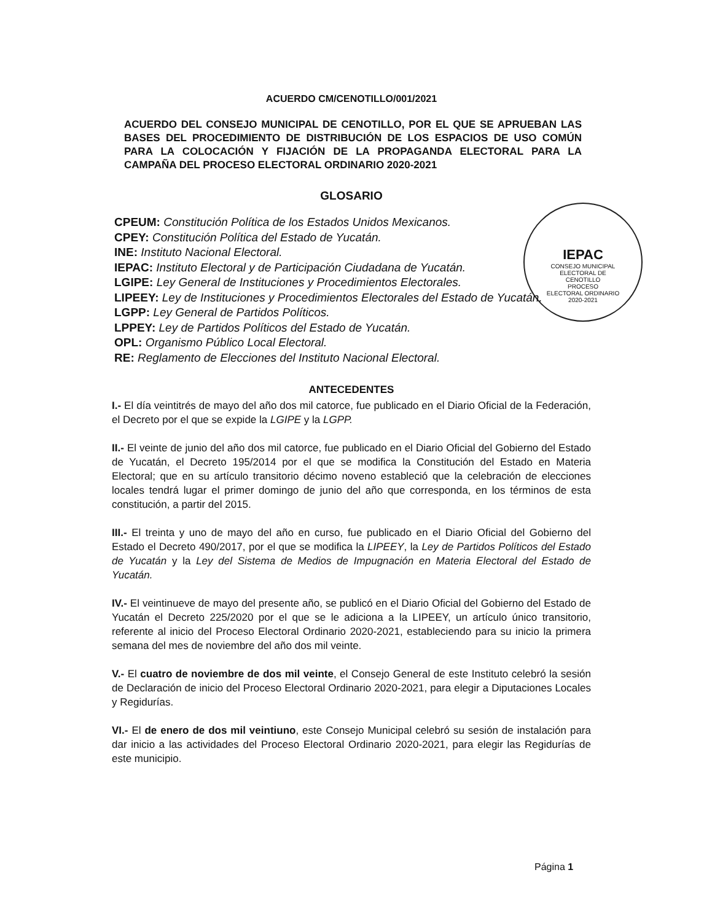IEPAC
CONSEJO MUNICIPAL
ELECTORAL DE
CENOTILLO
PROCESO
ELECTORAL ORDINARIO
2020-2021
ACUERDO CM/CENOTILLO/001/2021
ACUERDO DEL CONSEJO MUNICIPAL DE CENOTILLO, POR EL QUE SE APRUEBAN LAS BASES DEL PROCEDIMIENTO DE DISTRIBUCIÓN DE LOS ESPACIOS DE USO COMÚN PARA LA COLOCACIÓN Y FIJACIÓN DE LA PROPAGANDA ELECTORAL PARA LA CAMPAÑA DEL PROCESO ELECTORAL ORDINARIO 2020-2021
GLOSARIO
CPEUM: Constitución Política de los Estados Unidos Mexicanos.
CPEY: Constitución Política del Estado de Yucatán.
INE: Instituto Nacional Electoral.
IEPAC: Instituto Electoral y de Participación Ciudadana de Yucatán.
LGIPE: Ley General de Instituciones y Procedimientos Electorales.
LIPEEY: Ley de Instituciones y Procedimientos Electorales del Estado de Yucatán.
LGPP: Ley General de Partidos Políticos.
LPPEY: Ley de Partidos Políticos del Estado de Yucatán.
OPL: Organismo Público Local Electoral.
RE: Reglamento de Elecciones del Instituto Nacional Electoral.
ANTECEDENTES
I.- El día veintitrés de mayo del año dos mil catorce, fue publicado en el Diario Oficial de la Federación, el Decreto por el que se expide la LGIPE y la LGPP.
II.- El veinte de junio del año dos mil catorce, fue publicado en el Diario Oficial del Gobierno del Estado de Yucatán, el Decreto 195/2014 por el que se modifica la Constitución del Estado en Materia Electoral; que en su artículo transitorio décimo noveno estableció que la celebración de elecciones locales tendrá lugar el primer domingo de junio del año que corresponda, en los términos de esta constitución, a partir del 2015.
III.- El treinta y uno de mayo del año en curso, fue publicado en el Diario Oficial del Gobierno del Estado el Decreto 490/2017, por el que se modifica la LIPEEY, la Ley de Partidos Políticos del Estado de Yucatán y la Ley del Sistema de Medios de Impugnación en Materia Electoral del Estado de Yucatán.
IV.- El veintinueve de mayo del presente año, se publicó en el Diario Oficial del Gobierno del Estado de Yucatán el Decreto 225/2020 por el que se le adiciona a la LIPEEY, un artículo único transitorio, referente al inicio del Proceso Electoral Ordinario 2020-2021, estableciendo para su inicio la primera semana del mes de noviembre del año dos mil veinte.
V.- El cuatro de noviembre de dos mil veinte, el Consejo General de este Instituto celebró la sesión de Declaración de inicio del Proceso Electoral Ordinario 2020-2021, para elegir a Diputaciones Locales y Regidurías.
VI.- El de enero de dos mil veintiuno, este Consejo Municipal celebró su sesión de instalación para dar inicio a las actividades del Proceso Electoral Ordinario 2020-2021, para elegir las Regidurías de este municipio.
Página 1